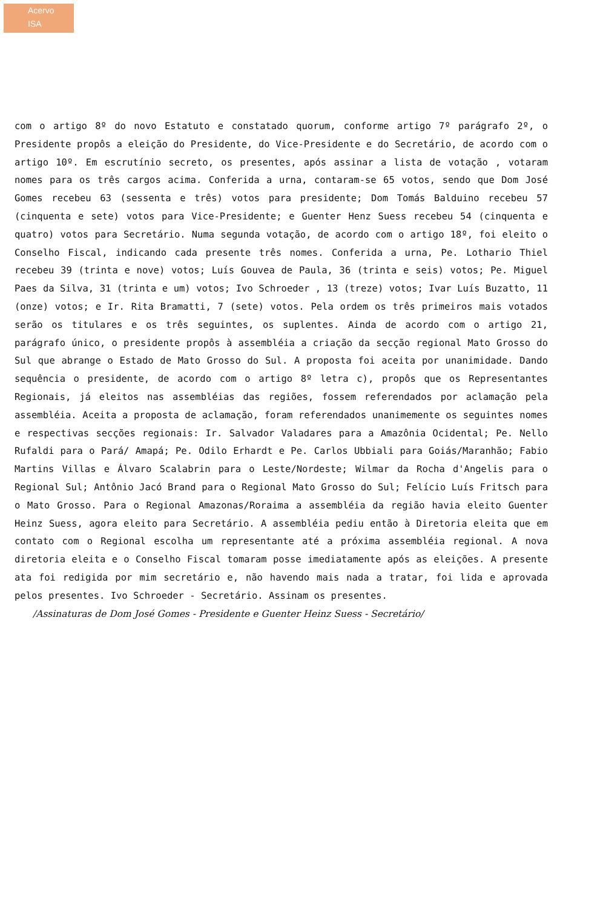Acervo
ISA
com o artigo 8º do novo Estatuto e constatado quorum, conforme artigo 7º parágrafo 2º, o Presidente propôs a eleição do Presidente, do Vice-Presidente e do Secretário, de acordo com o artigo 10º. Em escrutínio secreto, os presentes, após assinar a lista de votação , votaram nomes para os três cargos acima. Conferida a urna, contaram-se 65 votos, sendo que Dom José Gomes recebeu 63 (sessenta e três) votos para presidente; Dom Tomás Balduino recebeu 57 (cinquenta e sete) votos para Vice-Presidente; e Guenter Henz Suess recebeu 54 (cinquenta e quatro) votos para Secretário. Numa segunda votação, de acordo com o artigo 18º, foi eleito o Conselho Fiscal, indicando cada presente três nomes. Conferida a urna, Pe. Lothario Thiel recebeu 39 (trinta e nove) votos; Luís Gouvea de Paula, 36 (trinta e seis) votos; Pe. Miguel Paes da Silva, 31 (trinta e um) votos; Ivo Schroeder , 13 (treze) votos; Ivar Luís Buzatto, 11 (onze) votos; e Ir. Rita Bramatti, 7 (sete) votos. Pela ordem os três primeiros mais votados serão os titulares e os três seguintes, os suplentes. Ainda de acordo com o artigo 21, parágrafo único, o presidente propôs à assembléia a criação da secção regional Mato Grosso do Sul que abrange o Estado de Mato Grosso do Sul. A proposta foi aceita por unanimidade. Dando sequência o presidente, de acordo com o artigo 8º letra c), propôs que os Representantes Regionais, já eleitos nas assembléias das regiões, fossem referendados por aclamação pela assembléia. Aceita a proposta de aclamação, foram referendados unanimemente os seguintes nomes e respectivas secções regionais: Ir. Salvador Valadares para a Amazônia Ocidental; Pe. Nello Rufaldi para o Pará/ Amapá; Pe. Odilo Erhardt e Pe. Carlos Ubbiali para Goiás/Maranhão; Fabio Martins Villas e Álvaro Scalabrin para o Leste/Nordeste; Wilmar da Rocha d'Angelis para o Regional Sul; Antônio Jacó Brand para o Regional Mato Grosso do Sul; Felício Luís Fritsch para o Mato Grosso. Para o Regional Amazonas/Roraima a assembléia da região havia eleito Guenter Heinz Suess, agora eleito para Secretário. A assembléia pediu então à Diretoria eleita que em contato com o Regional escolha um representante até a próxima assembléia regional. A nova diretoria eleita e o Conselho Fiscal tomaram posse imediatamente após as eleições. A presente ata foi redigida por mim secretário e, não havendo mais nada a tratar, foi lida e aprovada pelos presentes. Ivo Schroeder - Secretário. Assinam os presentes.
/Assinaturas de Dom José Gomes - Presidente e Guenter Heinz Suess - Secretário/